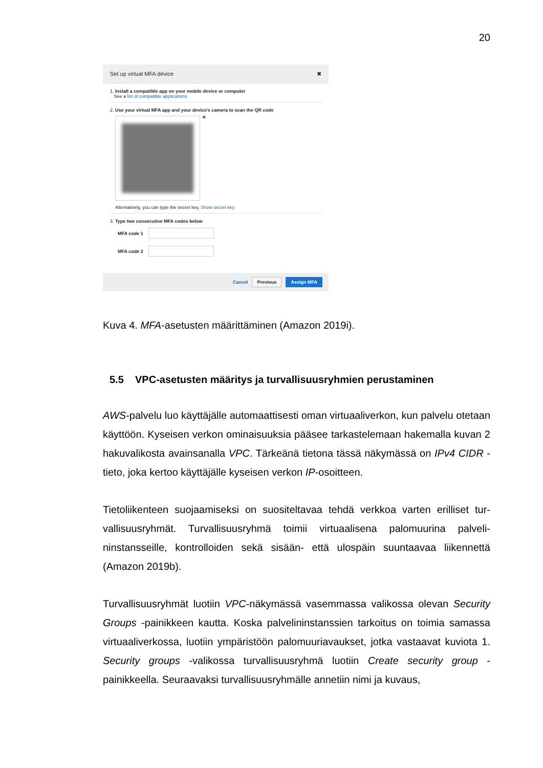20
Set up virtual MFA device ✖
1. Install a compatible app on your mobile device or computer
See a list of compatible applications
2. Use your virtual MFA app and your device's camera to scan the QR code
✖
Alternatively, you can type the secret key. Show secret key
3. Type two consecutive MFA codes below
MFA code 1
MFA code 2
Cancel Previous Assign MFA
Kuva 4. MFA-asetusten määrittäminen (Amazon 2019i).
5.5 VPC-asetusten määritys ja turvallisuusryhmien perustaminen
AWS-palvelu luo käyttäjälle automaattisesti oman virtuaaliverkon, kun palvelu otetaan käyttöön. Kyseisen verkon ominaisuuksia pääsee tarkastelemaan hake­malla kuvan 2 hakuvalikosta avainsanalla VPC. Tärkeänä tietona tässä näky­mässä on IPv4 CIDR -tieto, joka kertoo käyttäjälle kyseisen verkon IP-osoitteen.
Tietoliikenteen suojaamiseksi on suositeltavaa tehdä verkkoa varten erilliset tur­vallisuusryhmät. Turvallisuusryhmä toimii virtuaalisena palomuurina palveli­ninstansseille, kontrolloiden sekä sisään- että ulospäin suuntaavaa liikennettä (Amazon 2019b).
Turvallisuusryhmät luotiin VPC-näkymässä vasemmassa valikossa olevan Secu­rity Groups -painikkeen kautta. Koska palvelininstanssien tarkoitus on toimia sa­massa virtuaaliverkossa, luotiin ympäristöön palomuuriavaukset, jotka vastaavat kuviota 1. Security groups -valikossa turvallisuusryhmä luotiin Create security group -painikkeella. Seuraavaksi turvallisuusryhmälle annetiin nimi ja kuvaus,